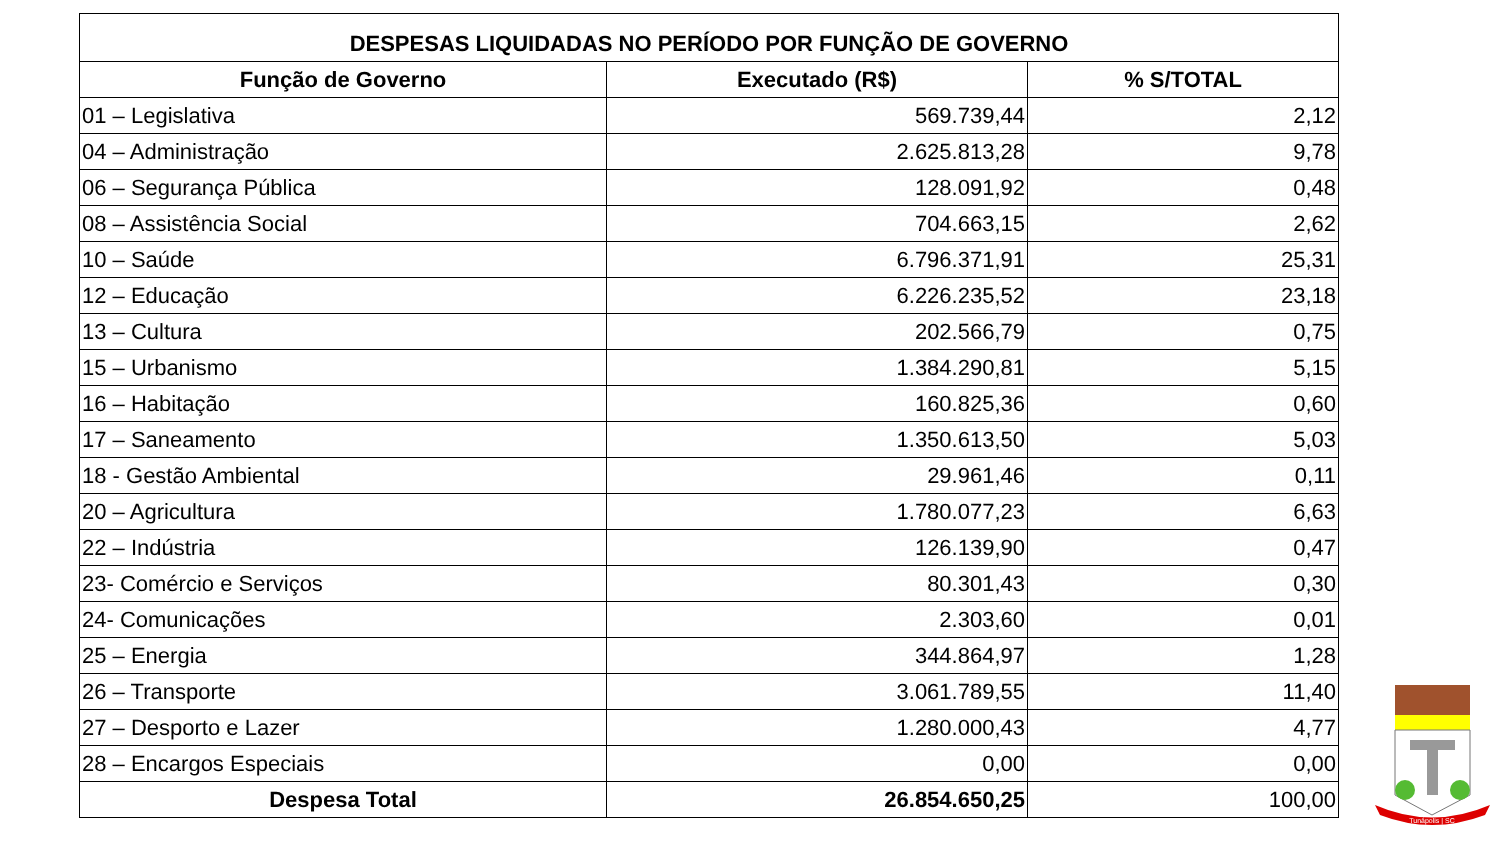| DESPESAS LIQUIDADAS NO PERÍODO POR FUNÇÃO DE GOVERNO | | |
| --- | --- | --- |
| Função de Governo | Executado (R$) | % S/TOTAL |
| 01 – Legislativa | 569.739,44 | 2,12 |
| 04 – Administração | 2.625.813,28 | 9,78 |
| 06 – Segurança Pública | 128.091,92 | 0,48 |
| 08 – Assistência Social | 704.663,15 | 2,62 |
| 10 – Saúde | 6.796.371,91 | 25,31 |
| 12 – Educação | 6.226.235,52 | 23,18 |
| 13 – Cultura | 202.566,79 | 0,75 |
| 15 – Urbanismo | 1.384.290,81 | 5,15 |
| 16 – Habitação | 160.825,36 | 0,60 |
| 17 – Saneamento | 1.350.613,50 | 5,03 |
| 18 - Gestão Ambiental | 29.961,46 | 0,11 |
| 20 – Agricultura | 1.780.077,23 | 6,63 |
| 22 – Indústria | 126.139,90 | 0,47 |
| 23- Comércio e Serviços | 80.301,43 | 0,30 |
| 24- Comunicações | 2.303,60 | 0,01 |
| 25 – Energia | 344.864,97 | 1,28 |
| 26 – Transporte | 3.061.789,55 | 11,40 |
| 27 – Desporto e Lazer | 1.280.000,43 | 4,77 |
| 28 – Encargos Especiais | 0,00 | 0,00 |
| Despesa Total | 26.854.650,25 | 100,00 |
Tunápolis | SC